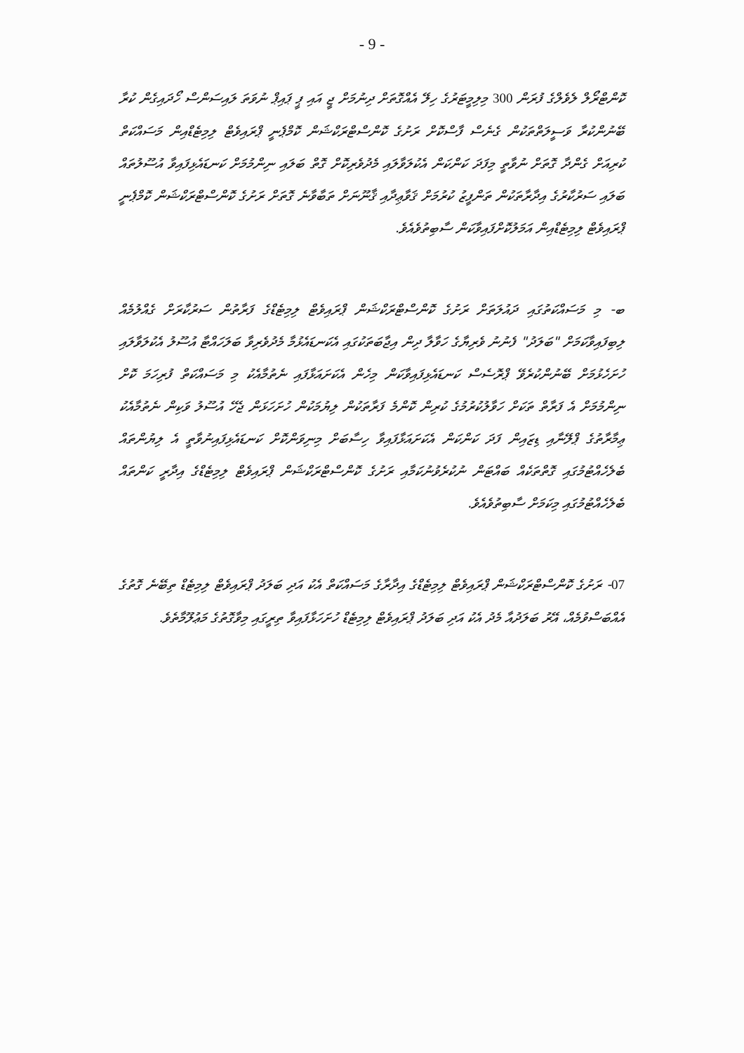- 9 -
ކޮންޓްރޯލް ލެވެލްގެ ފުރަން 300 މިލިމީޓަރުގެ ހިލޭ އެއްގޮތަށް ދިނުމަށް ޖީ އައި ޕީ ޕައިޕް ނުވަތަ ލައިސަންސް ހޯދައިގެން ކުރާ ބޭނުންކުރާ ވަސީލަތްތަކުން ގެނެސް ފާސްކޮށް ރަށުގެ ކޮންސްޓްރަކްޝަން ކޮމްޕެނީ ޕްރައިވެޓް ލިމިޓެޑްއިން މަސައްކަތް ކުރިއަށް ގެންދާ ގޮތަށް ނުވާތީ މިފަދަ ކަންކަން އެކުލަވާލައި މެދުވެރިކޮށް ގޮތް ބަލައި ނިންމުމަށް ކަނޑައެޅިފައިވާ އުސޫލުތައް ބަލައި ސަރުކާރުގެ އިދާރާތަކުން ތަންފީޒު ކުރުމަށް ޤަވާޢިދާއި ޤާނޫނަށް ތަބާވާނެ ގޮތަށް ރަށުގެ ކޮންސްޓްރަކްޝަން ކޮމްޕެނީ ޕްރައިވެޓް ލިމިޓެޑްއިން އަމަލުކޮށްފައިވާކަން ސާބިތުވެއެވެ.
ބ- މި މަސައްކަތުގައި ދައުލަތަށް ރަށުގެ ކޮންސްޓްރަކްޝަން ޕްރައިވެޓް ލިމިޓެޑްގެ ފަރާތުން ސަރުކާރަށް ގެއްލުމެއް ލިބިފައިވާކަމަށް "ބަލަދު" ފެނުނު ވެރިޔާގެ ހަވާލާ ދިން އިޖާބަތަކުގައި އެކަނޑައެޅުމާ މެދުވެރިވާ ބަލަހައްޓާ އުސޫލު އެކުލަވާލައި ހުށަހެޅުމަށް ބޭނުންކުރެވޭ ޕްރޮސެސް ކަނޑައެޅިފައިވާކަން މިހެން އެކަށައަޅާފައި ނެތުމާއެކު މި މަސައްކަތް ފުރިހަމަ ކޮށް ނިންމުމަށް އެ ފަރާތް ތަކަށް ހަވާލުކުރުމުގެ ކުރިން ކޮންމެ ފަރާތަކުން ލިޔުމަކުން ހުށަހަޅަން ޖެހޭ އުސޫލު ވަކިން ނެތުމާއެކު ޢިމާރާތުގެ ޕްލޭނާއި ޑިޒައިން ފަދަ ކަންކަން އެކަށައަޅާފައިވާ ހިސާބަށް މިނިވަންކޮށް ކަނޑައެޅިފައިނުވާތީ އެ ލިޔުންތައް ބެލެހެއްޓުމުގައި ގޮތްތަކެއް ބައްޓަން ނުކުރެވުނުކަމާއި ރަށުގެ ކޮންސްޓްރަކްޝަން ޕްރައިވެޓް ލިމިޓެޑްގެ އިދާރީ ކަންތައް ބެލެހެއްޓުމުގައި މިކަމަށް ސާބިތުވެއެވެ.
07- ރަށުގެ ކޮންސްޓްރަކްޝަން ޕްރައިވެޓް ލިމިޓެޑްގެ އިދާރާގެ މަސައްކަތް އެކު އަދި ބަލަދު ޕްރައިވެޓް ލިމިޓެޑް ތިބޭނެ ގޮތުގެ އެއްބަސްވުމެއް، އޭރު ބަލަދުއާ މެދު އެކު އަދި ބަލަދު ޕްރައިވެޓް ލިމިޓެޑް ހުށަހަޅާފައިވާ ތިރީގައި މިވާގޮތުގެ މަޢުލޫމާތެވެ.